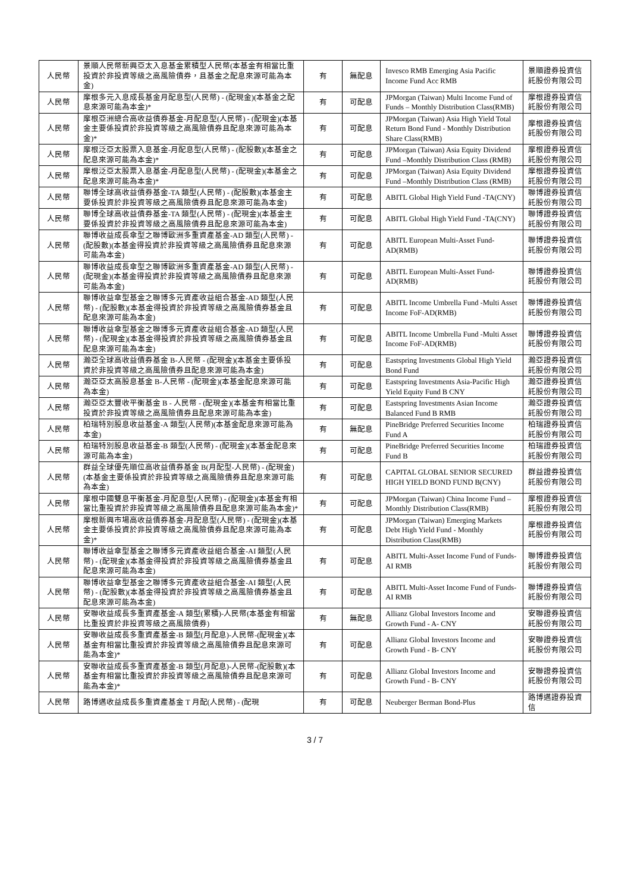| 人民幣 | 景順人民幣新興亞太入息基金累積型人民幣(本基金有相當比重投資於非投資等級之高風險債券，且基金之配息來源可能為本金) | 有 | 無配息 | Invesco RMB Emerging Asia Pacific Income Fund Acc RMB | 景順證券投資信託股份有限公司 |
| 人民幣 | 摩根多元入息成長基金月配息型(人民幣) - (配現金)(本基金之配息來源可能為本金)* | 有 | 可配息 | JPMorgan (Taiwan) Multi Income Fund of Funds – Monthly Distribution Class(RMB) | 摩根證券投資信託股份有限公司 |
| 人民幣 | 摩根亞洲總合高收益債券基金-月配息型(人民幣) - (配現金)(本基金主要係投資於非投資等級之高風險債券且配息來源可能為本金)* | 有 | 可配息 | JPMorgan (Taiwan) Asia High Yield Total Return Bond Fund - Monthly Distribution Share Class(RMB) | 摩根證券投資信託股份有限公司 |
| 人民幣 | 摩根泛亞太股票入息基金-月配息型(人民幣) - (配股數)(本基金之配息來源可能為本金)* | 有 | 可配息 | JPMorgan (Taiwan) Asia Equity Dividend Fund –Monthly Distribution Class (RMB) | 摩根證券投資信託股份有限公司 |
| 人民幣 | 摩根泛亞太股票入息基金-月配息型(人民幣) - (配現金)(本基金之配息來源可能為本金)* | 有 | 可配息 | JPMorgan (Taiwan) Asia Equity Dividend Fund –Monthly Distribution Class (RMB) | 摩根證券投資信託股份有限公司 |
| 人民幣 | 聯博全球高收益債券基金-TA 類型(人民幣) - (配股數)(本基金主要係投資於非投資等級之高風險債券且配息來源可能為本金) | 有 | 可配息 | ABITL Global High Yield Fund -TA(CNY) | 聯博證券投資信託股份有限公司 |
| 人民幣 | 聯博全球高收益債券基金-TA 類型(人民幣) - (配現金)(本基金主要係投資於非投資等級之高風險債券且配息來源可能為本金) | 有 | 可配息 | ABITL Global High Yield Fund -TA(CNY) | 聯博證券投資信託股份有限公司 |
| 人民幣 | 聯博收益成長傘型之聯博歐洲多重資產基金-AD 類型(人民幣) - (配股數)(本基金得投資於非投資等級之高風險債券且配息來源可能為本金) | 有 | 可配息 | ABITL European Multi-Asset Fund-AD(RMB) | 聯博證券投資信託股份有限公司 |
| 人民幣 | 聯博收益成長傘型之聯博歐洲多重資產基金-AD 類型(人民幣) - (配現金)(本基金得投資於非投資等級之高風險債券且配息來源可能為本金) | 有 | 可配息 | ABITL European Multi-Asset Fund-AD(RMB) | 聯博證券投資信託股份有限公司 |
| 人民幣 | 聯博收益傘型基金之聯博多元資產收益組合基金-AD 類型(人民幣) - (配股數)(本基金得投資於非投資等級之高風險債券基金且配息來源可能為本金) | 有 | 可配息 | ABITL Income Umbrella Fund -Multi Asset Income FoF-AD(RMB) | 聯博證券投資信託股份有限公司 |
| 人民幣 | 聯博收益傘型基金之聯博多元資產收益組合基金-AD 類型(人民幣) - (配現金)(本基金得投資於非投資等級之高風險債券基金且配息來源可能為本金) | 有 | 可配息 | ABITL Income Umbrella Fund -Multi Asset Income FoF-AD(RMB) | 聯博證券投資信託股份有限公司 |
| 人民幣 | 瀚亞全球高收益債券基金 B-人民幣 - (配現金)(本基金主要係投資於非投資等級之高風險債券且配息來源可能為本金) | 有 | 可配息 | Eastspring Investments Global High Yield Bond Fund | 瀚亞證券投資信託股份有限公司 |
| 人民幣 | 瀚亞亞太高股息基金 B-人民幣 - (配現金)(本基金配息來源可能為本金) | 有 | 可配息 | Eastspring Investments Asia-Pacific High Yield Equity Fund B CNY | 瀚亞證券投資信託股份有限公司 |
| 人民幣 | 瀚亞亞太豐收平衡基金 B - 人民幣 - (配現金)(本基金有相當比重投資於非投資等級之高風險債券且配息來源可能為本金) | 有 | 可配息 | Eastspring Investments Asian Income Balanced Fund B RMB | 瀚亞證券投資信託股份有限公司 |
| 人民幣 | 柏瑞特別股息收益基金-A 類型(人民幣)(本基金配息來源可能為本金) | 有 | 無配息 | PineBridge Preferred Securities Income Fund A | 柏瑞證券投資信託股份有限公司 |
| 人民幣 | 柏瑞特別股息收益基金-B 類型(人民幣) - (配現金)(本基金配息來源可能為本金) | 有 | 可配息 | PineBridge Preferred Securities Income Fund B | 柏瑞證券投資信託股份有限公司 |
| 人民幣 | 群益全球優先順位高收益債券基金 B(月配型-人民幣) - (配現金)(本基金主要係投資於非投資等級之高風險債券且配息來源可能為本金) | 有 | 可配息 | CAPITAL GLOBAL SENIOR SECURED HIGH YIELD BOND FUND B(CNY) | 群益證券投資信託股份有限公司 |
| 人民幣 | 摩根中國雙息平衡基金-月配息型(人民幣) - (配現金)(本基金有相當比重投資於非投資等級之高風險債券且配息來源可能為本金)* | 有 | 可配息 | JPMorgan (Taiwan) China Income Fund – Monthly Distribution Class(RMB) | 摩根證券投資信託股份有限公司 |
| 人民幣 | 摩根新興市場高收益債券基金-月配息型(人民幣) - (配現金)(本基金主要係投資於非投資等級之高風險債券且配息來源可能為本金)* | 有 | 可配息 | JPMorgan (Taiwan) Emerging Markets Debt High Yield Fund - Monthly Distribution Class(RMB) | 摩根證券投資信託股份有限公司 |
| 人民幣 | 聯博收益傘型基金之聯博多元資產收益組合基金-AI 類型(人民幣) - (配現金)(本基金得投資於非投資等級之高風險債券基金且配息來源可能為本金) | 有 | 可配息 | ABITL Multi-Asset Income Fund of Funds-AI RMB | 聯博證券投資信託股份有限公司 |
| 人民幣 | 聯博收益傘型基金之聯博多元資產收益組合基金-AI 類型(人民幣) - (配股數)(本基金得投資於非投資等級之高風險債券基金且配息來源可能為本金) | 有 | 可配息 | ABITL Multi-Asset Income Fund of Funds-AI RMB | 聯博證券投資信託股份有限公司 |
| 人民幣 | 安聯收益成長多重資產基金-A 類型(累積)-人民幣(本基金有相當比重投資於非投資等級之高風險債券) | 有 | 無配息 | Allianz Global Investors Income and Growth Fund - A- CNY | 安聯證券投資信託股份有限公司 |
| 人民幣 | 安聯收益成長多重資產基金-B 類型(月配息)-人民幣-(配現金)(本基金有相當比重投資於非投資等級之高風險債券且配息來源可能為本金)* | 有 | 可配息 | Allianz Global Investors Income and Growth Fund - B- CNY | 安聯證券投資信託股份有限公司 |
| 人民幣 | 安聯收益成長多重資產基金-B 類型(月配息)-人民幣-(配股數)(本基金有相當比重投資於非投資等級之高風險債券且配息來源可能為本金)* | 有 | 可配息 | Allianz Global Investors Income and Growth Fund - B- CNY | 安聯證券投資信託股份有限公司 |
| 人民幣 | 路博邁收益成長多重資產基金 T 月配(人民幣) - (配現 | 有 | 可配息 | Neuberger Berman Bond-Plus | 路博邁證券投資信 |
3 / 7